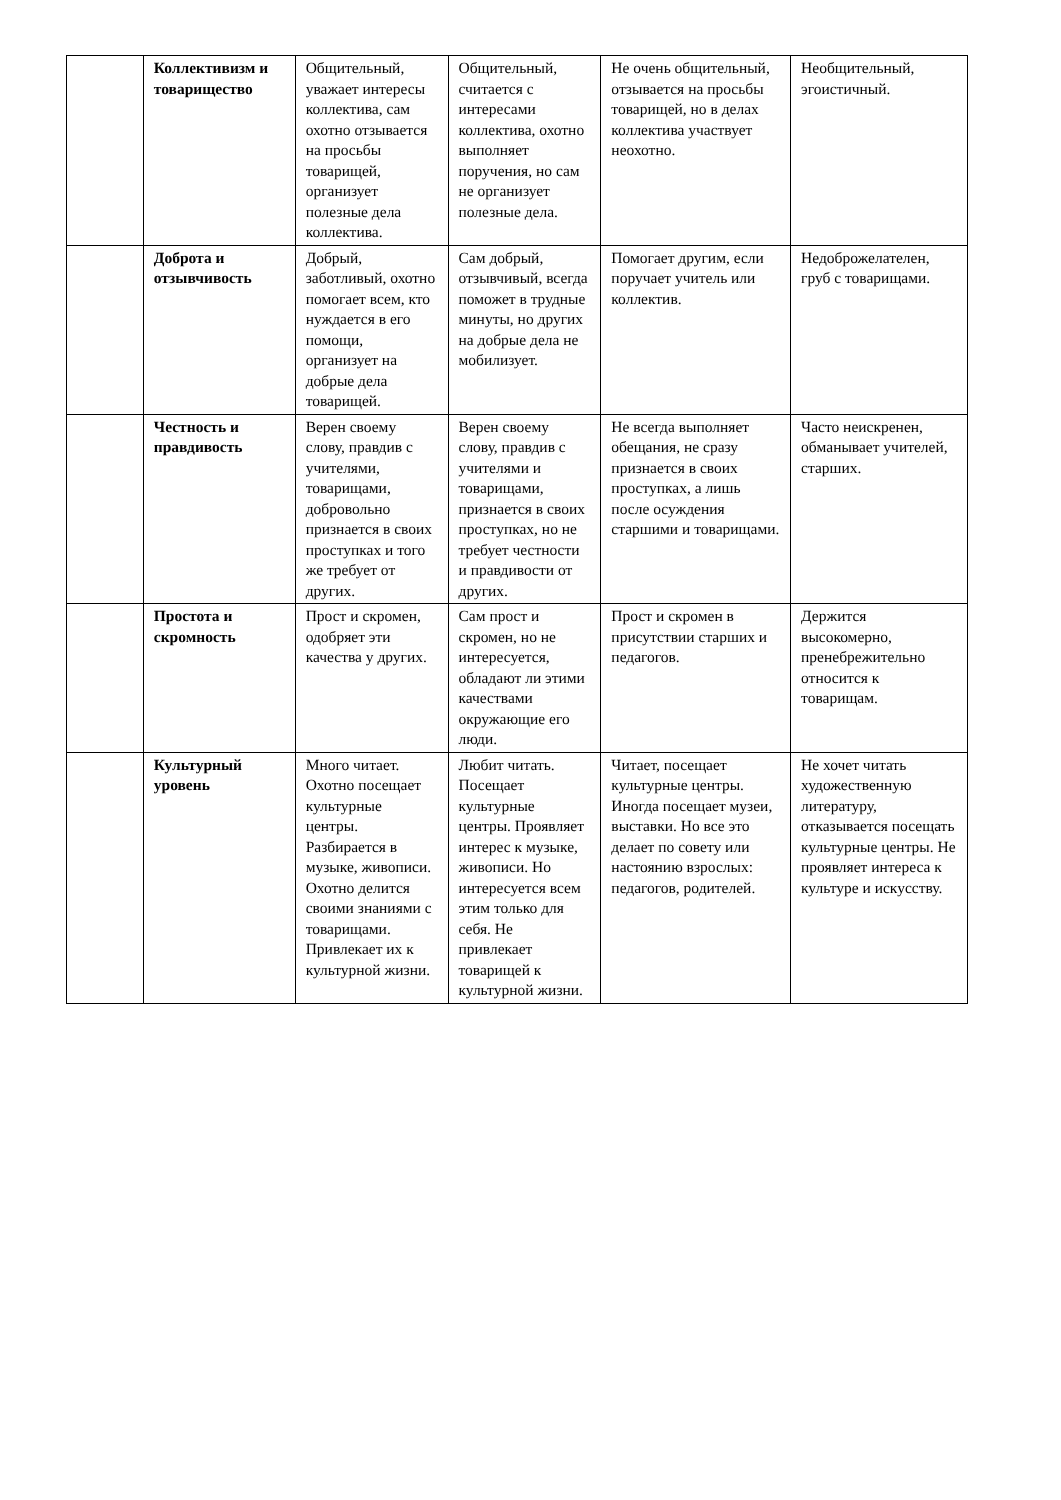| | Коллективизм и товарищество | Общительный, уважает интересы коллектива, сам охотно отзывается на просьбы товарищей, организует полезные дела коллектива. | Общительный, считается с интересами коллектива, охотно выполняет поручения, но сам не организует полезные дела. | Не очень общительный, отзывается на просьбы товарищей, но в делах коллектива участвует неохотно. | Необщительный, эгоистичный. |
| | Доброта и отзывчивость | Добрый, заботливый, охотно помогает всем, кто нуждается в его помощи, организует на добрые дела товарищей. | Сам добрый, отзывчивый, всегда поможет в трудные минуты, но других на добрые дела не мобилизует. | Помогает другим, если поручает учитель или коллектив. | Недоброжелателен, груб с товарищами. |
| | Честность и правдивость | Верен своему слову, правдив с учителями, товарищами, добровольно признается в своих проступках и того же требует от других. | Верен своему слову, правдив с учителями и товарищами, признается в своих проступках, но не требует честности и правдивости от других. | Не всегда выполняет обещания, не сразу признается в своих проступках, а лишь после осуждения старшими и товарищами. | Часто неискренен, обманывает учителей, старших. |
| | Простота и скромность | Прост и скромен, одобряет эти качества у других. | Сам прост и скромен, но не интересуется, обладают ли этими качествами окружающие его люди. | Прост и скромен в присутствии старших и педагогов. | Держится высокомерно, пренебрежительно относится к товарищам. |
| | Культурный уровень | Много читает. Охотно посещает культурные центры. Разбирается в музыке, живописи. Охотно делится своими знаниями с товарищами. Привлекает их к культурной жизни. | Любит читать. Посещает культурные центры. Проявляет интерес к музыке, живописи. Но интересуется всем этим только для себя. Не привлекает товарищей к культурной жизни. | Читает, посещает культурные центры. Иногда посещает музеи, выставки. Но все это делает по совету или настоянию взрослых: педагогов, родителей. | Не хочет читать художественную литературу, отказывается посещать культурные центры. Не проявляет интереса к культуре и искусству. |